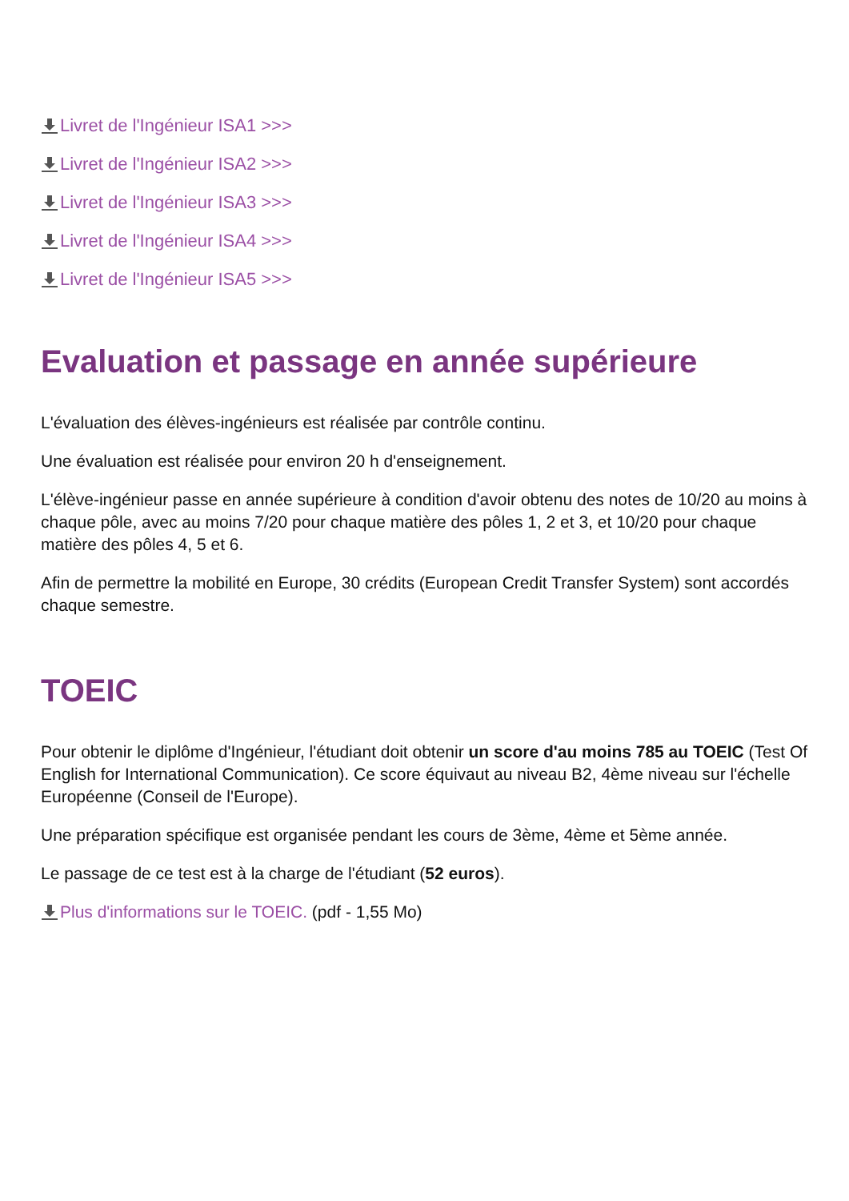Livret de l'Ingénieur ISA1 >>>
Livret de l'Ingénieur ISA2 >>>
Livret de l'Ingénieur ISA3 >>>
Livret de l'Ingénieur ISA4 >>>
Livret de l'Ingénieur ISA5 >>>
Evaluation et passage en année supérieure
L'évaluation des élèves-ingénieurs est réalisée par contrôle continu.
Une évaluation est réalisée pour environ 20 h d'enseignement.
L'élève-ingénieur passe en année supérieure à condition d'avoir obtenu des notes de 10/20 au moins à chaque pôle, avec au moins 7/20 pour chaque matière des pôles 1, 2 et 3, et 10/20 pour chaque matière des pôles 4, 5 et 6.
Afin de permettre la mobilité en Europe, 30 crédits (European Credit Transfer System) sont accordés chaque semestre.
TOEIC
Pour obtenir le diplôme d'Ingénieur, l'étudiant doit obtenir un score d'au moins 785 au TOEIC (Test Of English for International Communication). Ce score équivaut au niveau B2, 4ème niveau sur l'échelle Européenne (Conseil de l'Europe).
Une préparation spécifique est organisée pendant les cours de 3ème, 4ème et 5ème année.
Le passage de ce test est à la charge de l'étudiant (52 euros).
Plus d'informations sur le TOEIC. (pdf - 1,55 Mo)